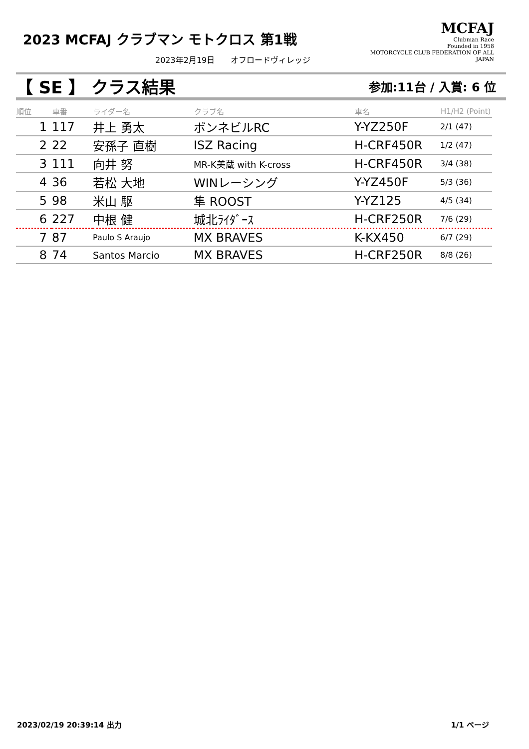2023 MCFAJ クラブマン モトクロス 第1戦
2023年2月19日　　オフロードヴィレッジ
MCFAJ
Clubman Race
Founded in 1958
MOTORCYCLE CLUB FEDERATION OF ALL JAPAN
【 SE 】 クラス結果 参加:11台 / 入賞: 6 位
| 順位 | 車番 | ライダー名 | クラブ名 | 車名 | H1/H2 (Point) |
| --- | --- | --- | --- | --- | --- |
| 1 | 117 | 井上 勇太 | ボンネビルRC | Y-YZ250F | 2/1 (47) |
| 2 | 22 | 安孫子 直樹 | ISZ Racing | H-CRF450R | 1/2 (47) |
| 3 | 111 | 向井 努 | MR-K美蔵 with K-cross | H-CRF450R | 3/4 (38) |
| 4 | 36 | 若松 大地 | WINレーシング | Y-YZ450F | 5/3 (36) |
| 5 | 98 | 米山 駆 | 隼 ROOST | Y-YZ125 | 4/5 (34) |
| 6 | 227 | 中根 健 | 城北ﾗｲﾀﾞｰｽ | H-CRF250R | 7/6 (29) |
| 7 | 87 | Paulo S Araujo | MX BRAVES | K-KX450 | 6/7 (29) |
| 8 | 74 | Santos Marcio | MX BRAVES | H-CRF250R | 8/8 (26) |
2023/02/19 20:39:14 出力 1/1 ページ